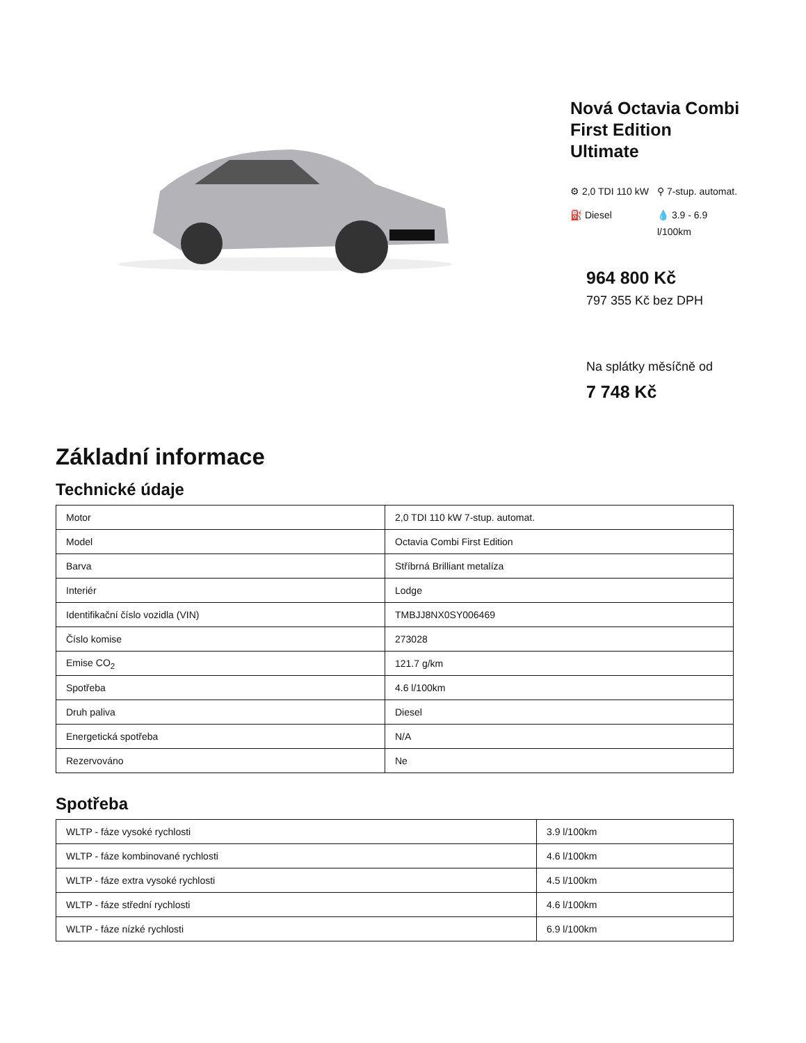Nová Octavia Combi First Edition Ultimate
⚙ 2,0 TDI 110 kW
⚲ 7-stup. automat.
⛽ Diesel
💧 3.9 - 6.9 l/100km
964 800 Kč
797 355 Kč bez DPH
Na splátky měsíčně od
7 748 Kč
Základní informace
Technické údaje
| Motor | 2,0 TDI 110 kW 7-stup. automat. |
| Model | Octavia Combi First Edition |
| Barva | Stříbrná Brilliant metalíza |
| Interiér | Lodge |
| Identifikační číslo vozidla (VIN) | TMBJJ8NX0SY006469 |
| Číslo komise | 273028 |
| Emise CO<sub>2</sub> | 121.7 g/km |
| Spotřeba | 4.6 l/100km |
| Druh paliva | Diesel |
| Energetická spotřeba | N/A |
| Rezervováno | Ne |
Spotřeba
| WLTP - fáze vysoké rychlosti | 3.9 l/100km |
| WLTP - fáze kombinované rychlosti | 4.6 l/100km |
| WLTP - fáze extra vysoké rychlosti | 4.5 l/100km |
| WLTP - fáze střední rychlosti | 4.6 l/100km |
| WLTP - fáze nízké rychlosti | 6.9 l/100km |